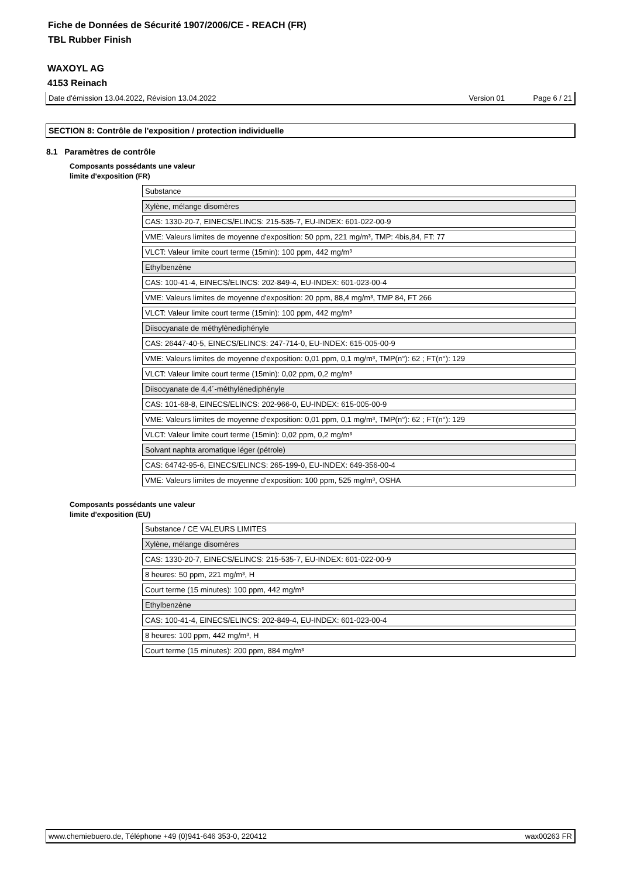Fiche de Données de Sécurité 1907/2006/CE - REACH (FR)
TBL Rubber Finish
WAXOYL AG
4153 Reinach
Date d'émission 13.04.2022, Révision 13.04.2022 Version 01 Page 6 / 21
SECTION 8: Contrôle de l'exposition / protection individuelle
8.1 Paramètres de contrôle
Composants possédants une valeur
limite d'exposition (FR)
| Substance |
| Xylène, mélange disomères |
| CAS: 1330-20-7, EINECS/ELINCS: 215-535-7, EU-INDEX: 601-022-00-9 |
| VME: Valeurs limites de moyenne d'exposition: 50 ppm, 221 mg/m³, TMP: 4bis,84, FT: 77 |
| VLCT: Valeur limite court terme (15min): 100 ppm, 442 mg/m³ |
| Ethylbenzène |
| CAS: 100-41-4, EINECS/ELINCS: 202-849-4, EU-INDEX: 601-023-00-4 |
| VME: Valeurs limites de moyenne d'exposition: 20 ppm, 88,4 mg/m³, TMP 84, FT 266 |
| VLCT: Valeur limite court terme (15min): 100 ppm, 442 mg/m³ |
| Diisocyanate de méthylènediphényle |
| CAS: 26447-40-5, EINECS/ELINCS: 247-714-0, EU-INDEX: 615-005-00-9 |
| VME: Valeurs limites de moyenne d'exposition: 0,01 ppm, 0,1 mg/m³, TMP(n°): 62 ; FT(n°): 129 |
| VLCT: Valeur limite court terme (15min): 0,02 ppm, 0,2 mg/m³ |
| Diisocyanate de 4,4´-méthylénediphényle |
| CAS: 101-68-8, EINECS/ELINCS: 202-966-0, EU-INDEX: 615-005-00-9 |
| VME: Valeurs limites de moyenne d'exposition: 0,01 ppm, 0,1 mg/m³, TMP(n°): 62 ; FT(n°): 129 |
| VLCT: Valeur limite court terme (15min): 0,02 ppm, 0,2 mg/m³ |
| Solvant naphta aromatique léger (pétrole) |
| CAS: 64742-95-6, EINECS/ELINCS: 265-199-0, EU-INDEX: 649-356-00-4 |
| VME: Valeurs limites de moyenne d'exposition: 100 ppm, 525 mg/m³, OSHA |
Composants possédants une valeur
limite d'exposition (EU)
| Substance / CE VALEURS LIMITES |
| Xylène, mélange disomères |
| CAS: 1330-20-7, EINECS/ELINCS: 215-535-7, EU-INDEX: 601-022-00-9 |
| 8 heures: 50 ppm, 221 mg/m³, H |
| Court terme (15 minutes): 100 ppm, 442 mg/m³ |
| Ethylbenzène |
| CAS: 100-41-4, EINECS/ELINCS: 202-849-4, EU-INDEX: 601-023-00-4 |
| 8 heures: 100 ppm, 442 mg/m³, H |
| Court terme (15 minutes): 200 ppm, 884 mg/m³ |
www.chemiebuero.de, Téléphone +49 (0)941-646 353-0, 220412 wax00263 FR